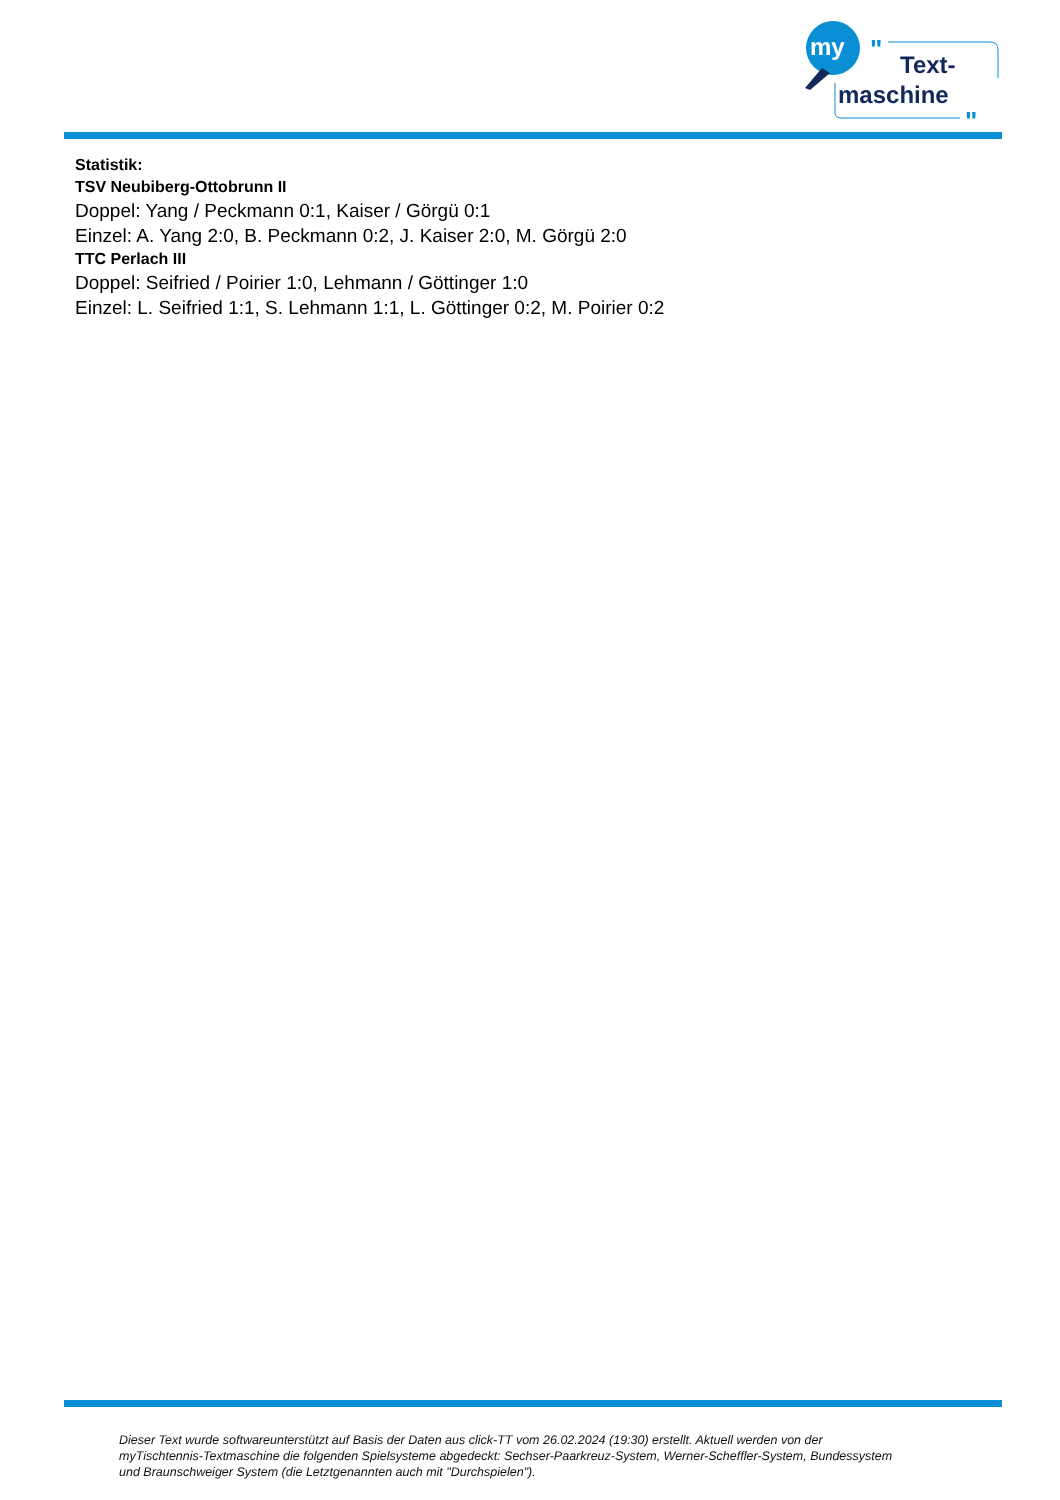my
"
Text-
maschine
"
Statistik:
TSV Neubiberg-Ottobrunn II
Doppel: Yang / Peckmann 0:1, Kaiser / Görgü 0:1
Einzel: A. Yang 2:0, B. Peckmann 0:2, J. Kaiser 2:0, M. Görgü 2:0
TTC Perlach III
Doppel: Seifried / Poirier 1:0, Lehmann / Göttinger 1:0
Einzel: L. Seifried 1:1, S. Lehmann 1:1, L. Göttinger 0:2, M. Poirier 0:2
Dieser Text wurde softwareunterstützt auf Basis der Daten aus click-TT vom 26.02.2024 (19:30) erstellt. Aktuell werden von der myTischtennis-Textmaschine die folgenden Spielsysteme abgedeckt: Sechser-Paarkreuz-System, Werner-Scheffler-System, Bundessystem und Braunschweiger System (die Letztgenannten auch mit "Durchspielen").